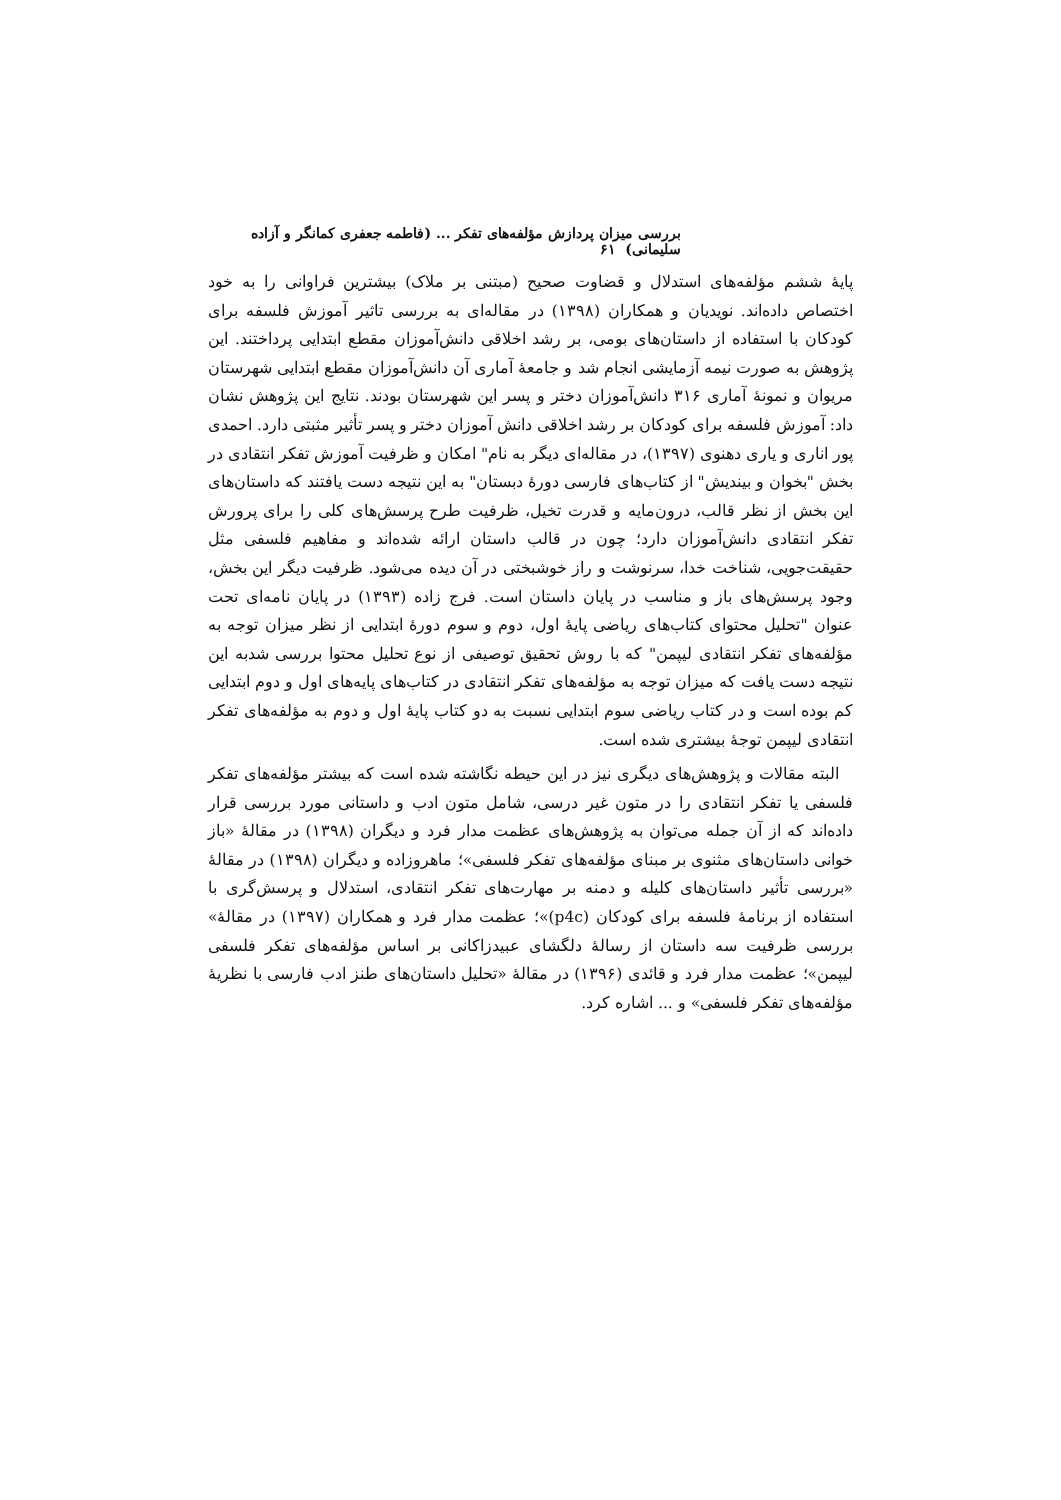بررسی میزان پردازش مؤلفه‌های تفکر ... (فاطمه جعفری کمانگر و آزاده سلیمانی) ۶۱
پایهٔ ششم مؤلفه‌های استدلال و قضاوت صحیح (مبتنی بر ملاک) بیشترین فراوانی را به خود اختصاص داده‌اند. نویدیان و همکاران (۱۳۹۸) در مقاله‌ای به بررسی تاثیر آموزش فلسفه برای کودکان با استفاده از داستان‌های بومی، بر رشد اخلاقی دانش‌آموزان مقطع ابتدایی پرداختند. این پژوهش به صورت نیمه آزمایشی انجام شد و جامعهٔ آماری آن دانش‌آموزان مقطع ابتدایی شهرستان مریوان و نمونهٔ آماری ۳۱۶ دانش‌آموزان دختر و پسر این شهرستان بودند. نتایج این پژوهش نشان داد: آموزش فلسفه برای کودکان بر رشد اخلاقی دانش آموزان دختر و پسر تأثیر مثبتی دارد. احمدی پور اناری و یاری دهنوی (۱۳۹۷)، در مقاله‌ای دیگر به نام" امکان و ظرفیت آموزش تفکر انتقادی در بخش "بخوان و بیندیش" از کتاب‌های فارسی دورهٔ دبستان" به این نتیجه دست یافتند که داستان‌های این بخش از نظر قالب، درون‌مایه و قدرت تخیل، ظرفیت طرح پرسش‌های کلی را برای پرورش تفکر انتقادی دانش‌آموزان دارد؛ چون در قالب داستان ارائه شده‌اند و مفاهیم فلسفی مثل حقیقت‌جویی، شناخت خدا، سرنوشت و راز خوشبختی در آن دیده می‌شود. ظرفیت دیگر این بخش، وجود پرسش‌های باز و مناسب در پایان داستان است. فرج زاده (۱۳۹۳) در پایان نامه‌ای تحت عنوان "تحلیل محتوای کتاب‌های ریاضی پایهٔ اول، دوم و سوم دورهٔ ابتدایی از نظر میزان توجه به مؤلفه‌های تفکر انتقادی لیپمن" که با روش تحقیق توصیفی از نوع تحلیل محتوا بررسی شدبه این نتیجه دست یافت که میزان توجه به مؤلفه‌های تفکر انتقادی در کتاب‌های پایه‌های اول و دوم ابتدایی کم بوده است و در کتاب ریاضی سوم ابتدایی نسبت به دو کتاب پایهٔ اول و دوم به مؤلفه‌های تفکر انتقادی لیپمن توجهٔ بیشتری شده است.
البته مقالات و پژوهش‌های دیگری نیز در این حیطه نگاشته شده است که بیشتر مؤلفه‌های تفکر فلسفی یا تفکر انتقادی را در متون غیر درسی، شامل متون ادب و داستانی مورد بررسی قرار داده‌اند که از آن جمله می‌توان به پژوهش‌های عظمت مدار فرد و دیگران (۱۳۹۸) در مقالهٔ «باز خوانی داستان‌های مثنوی بر مبنای مؤلفه‌های تفکر فلسفی»؛ ماهروزاده و دیگران (۱۳۹۸) در مقالهٔ «بررسی تأثیر داستان‌های کلیله و دمنه بر مهارت‌های تفکر انتقادی، استدلال و پرسش‌گری با استفاده از برنامهٔ فلسفه برای کودکان (p4c)»؛ عظمت مدار فرد و همکاران (۱۳۹۷) در مقالهٔ» بررسی ظرفیت سه داستان از رسالهٔ دلگشای عبیدزاکانی بر اساس مؤلفه‌های تفکر فلسفی لیپمن»؛ عظمت مدار فرد و قائدی (۱۳۹۶) در مقالهٔ «تحلیل داستان‌های طنز ادب فارسی با نظریهٔ مؤلفه‌های تفکر فلسفی» و ... اشاره کرد.